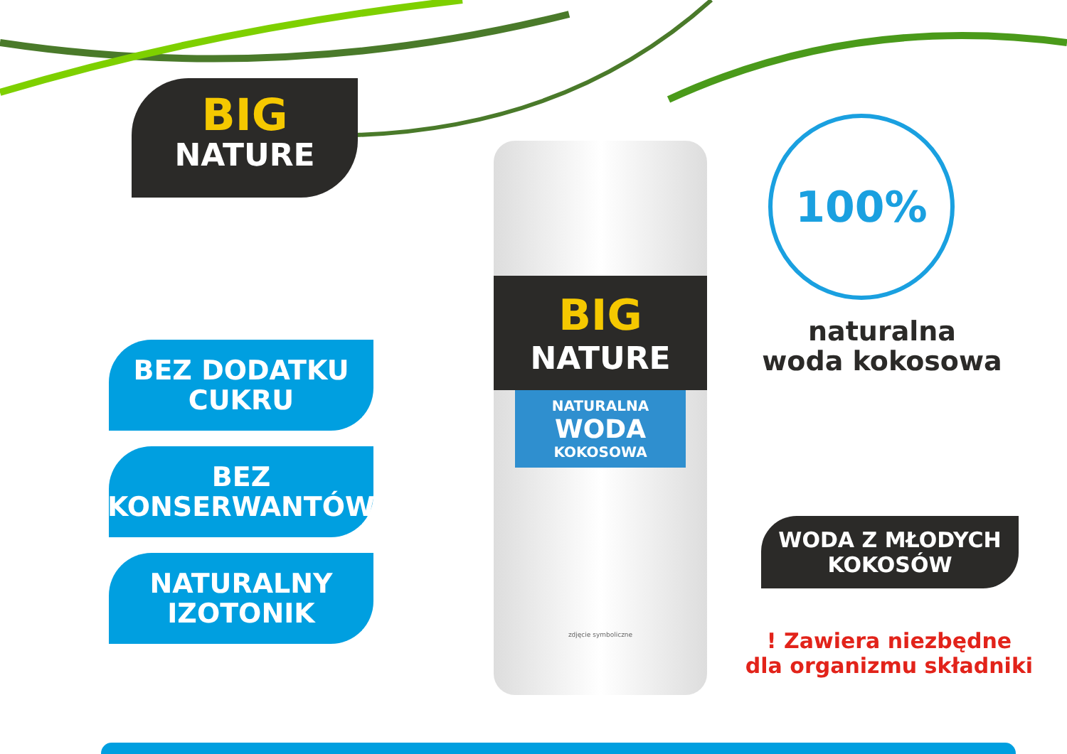BIG
NATURE
BEZ DODATKU
CUKRU
BEZ
KONSERWANTÓW
NATURALNY
IZOTONIK
BIG
NATURE
NATURALNA
WODA
KOKOSOWA
zdjęcie symboliczne
100%
naturalna
woda kokosowa
WODA Z MŁODYCH
KOKOSÓW
! Zawiera niezbędne
dla organizmu składniki